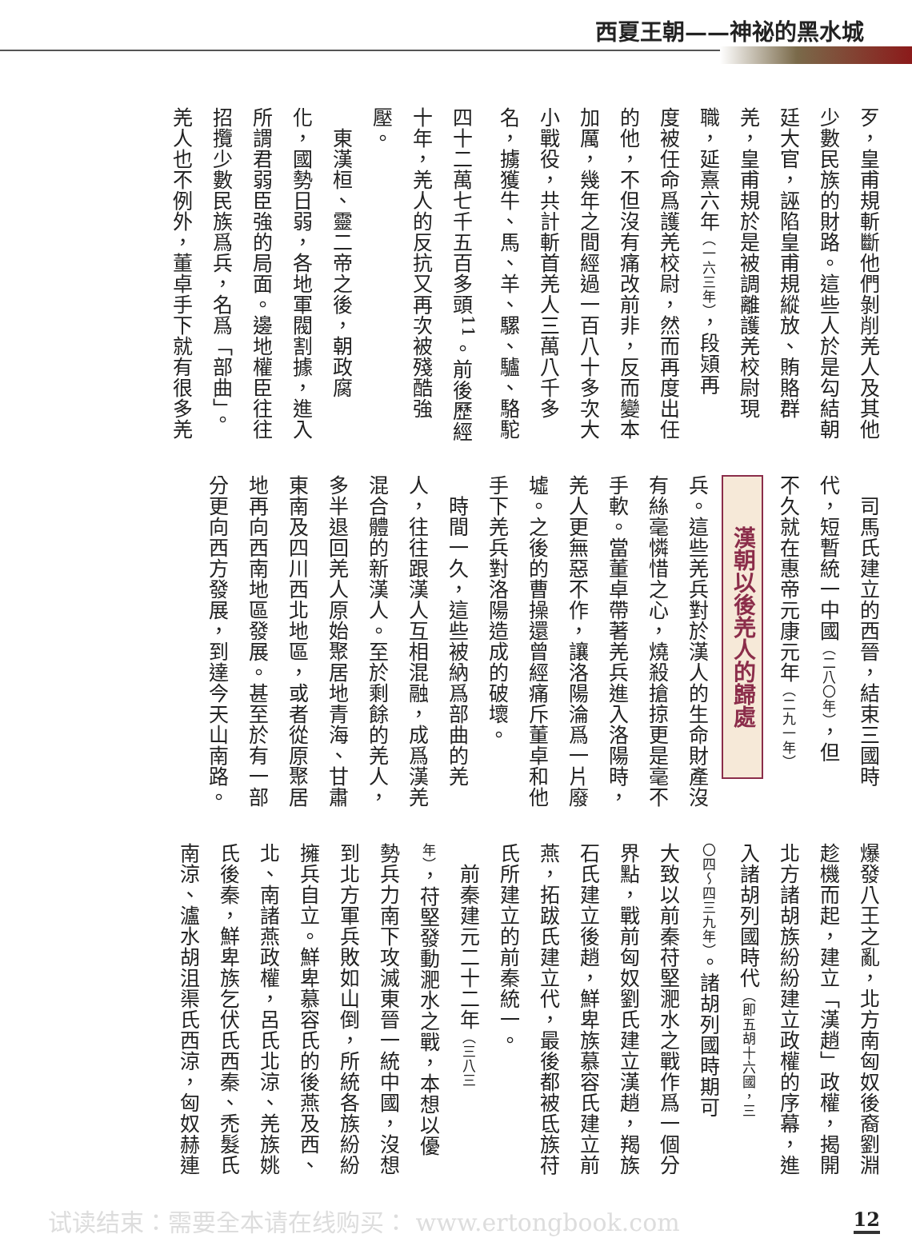西夏王朝——神祕的黑水城
歹，皇甫規斬斷他們剝削羌人及其他
少數民族的財路。這些人於是勾結朝
廷大官，誣陷皇甫規縱放、賄賂群
羌，皇甫規於是被調離護羌校尉現
職，延熹六年（一六三年），段熲再
度被任命爲護羌校尉，然而再度出任
的他，不但沒有痛改前非，反而變本
加厲，幾年之間經過一百八十多次大
小戰役，共計斬首羌人三萬八千多
名，擄獲牛、馬、羊、騾、驢、駱駝
四十二萬七千五百多頭<sup>11</sup>。前後歷經
十年，羌人的反抗又再次被殘酷強
壓。
　東漢桓、靈二帝之後，朝政腐
化，國勢日弱，各地軍閥割據，進入
所謂君弱臣強的局面。邊地權臣往往
招攬少數民族爲兵，名爲「部曲」。
羌人也不例外，董卓手下就有很多羌
兵。這些羌兵對於漢人的生命財產沒
有絲毫憐惜之心，燒殺搶掠更是毫不
手軟。當董卓帶著羌兵進入洛陽時，
羌人更無惡不作，讓洛陽淪爲一片廢
墟。之後的曹操還曾經痛斥董卓和他
手下羌兵對洛陽造成的破壞。
　時間一久，這些被納爲部曲的羌
人，往往跟漢人互相混融，成爲漢羌
混合體的新漢人。至於剩餘的羌人，
多半退回羌人原始聚居地青海、甘肅
東南及四川西北地區，或者從原聚居
地再向西南地區發展。甚至於有一部
分更向西方發展，到達今天山南路。
漢朝以後羌人的歸處
　司馬氏建立的西晉，結束三國時
代，短暫統一中國（二八〇年），但
不久就在惠帝元康元年（二九一年）
爆發八王之亂，北方南匈奴後裔劉淵
趁機而起，建立「漢趙」政權，揭開
北方諸胡族紛紛建立政權的序幕，進
入諸胡列國時代（即五胡十六國，三
〇四～四三九年）。諸胡列國時期可
大致以前秦苻堅淝水之戰作爲一個分
界點，戰前匈奴劉氏建立漢趙，羯族
石氏建立後趙，鮮卑族慕容氏建立前
燕，拓跋氏建立代，最後都被氐族苻
氏所建立的前秦統一。
　前秦建元二十二年（三八三
年），苻堅發動淝水之戰，本想以優
勢兵力南下攻滅東晉一統中國，沒想
到北方軍兵敗如山倒，所統各族紛紛
擁兵自立。鮮卑慕容氏的後燕及西、
北、南諸燕政權，呂氏北涼、羌族姚
氏後秦，鮮卑族乞伏氏西秦、禿髮氏
南涼、瀘水胡沮渠氏西涼，匈奴赫連
试读结束：需要全本请在线购买： www.ertongbook.com 12